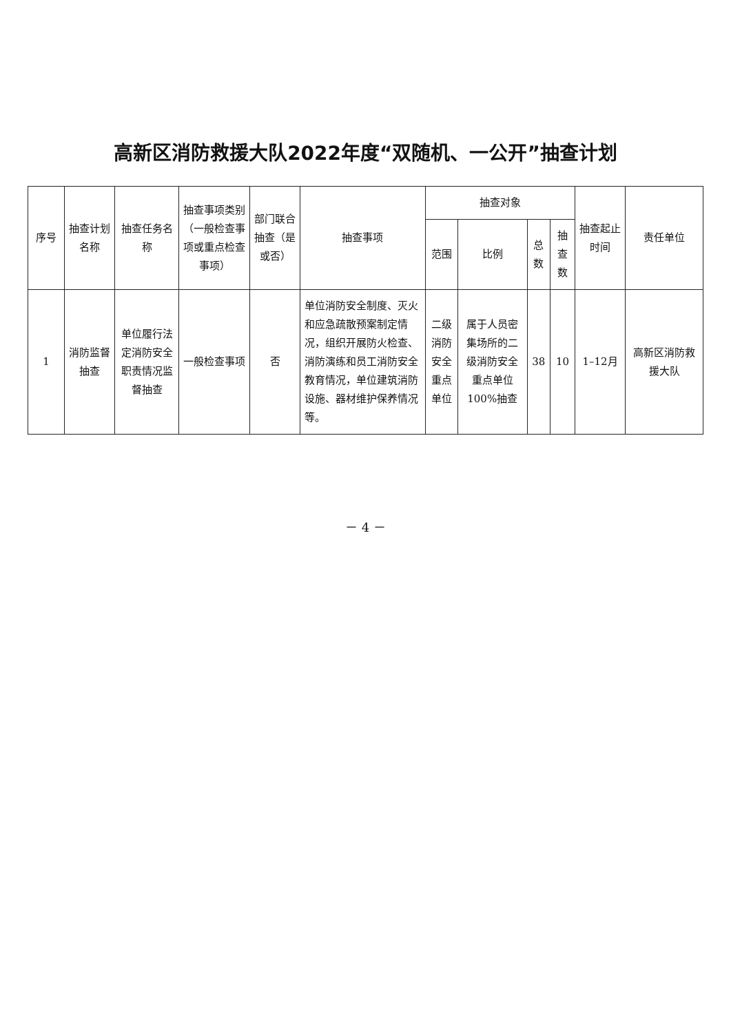高新区消防救援大队2022年度“双随机、一公开”抽查计划
| 序号 | 抽查计划名称 | 抽查任务名称 | 抽查事项类别（一般检查事项或重点检查事项） | 部门联合抽查（是或否） | 抽查事项 | 抽查对象 | | | | 抽查起止时间 | 责任单位 |
| --- | --- | --- | --- | --- | --- | --- | --- | --- | --- | --- | --- |
| | | | | | | 范围 | 比例 | 总数 | 抽查数 | | |
| 1 | 消防监督抽查 | 单位履行法定消防安全职责情况监督抽查 | 一般检查事项 | 否 | 单位消防安全制度、灭火和应急疏散预案制定情况，组织开展防火检查、消防演练和员工消防安全教育情况，单位建筑消防设施、器材维护保养情况等。 | 二级消防安全重点单位 | 属于人员密集场所的二级消防安全重点单位100%抽查 | 38 | 10 | 1–12月 | 高新区消防救援大队 |
－ 4 －